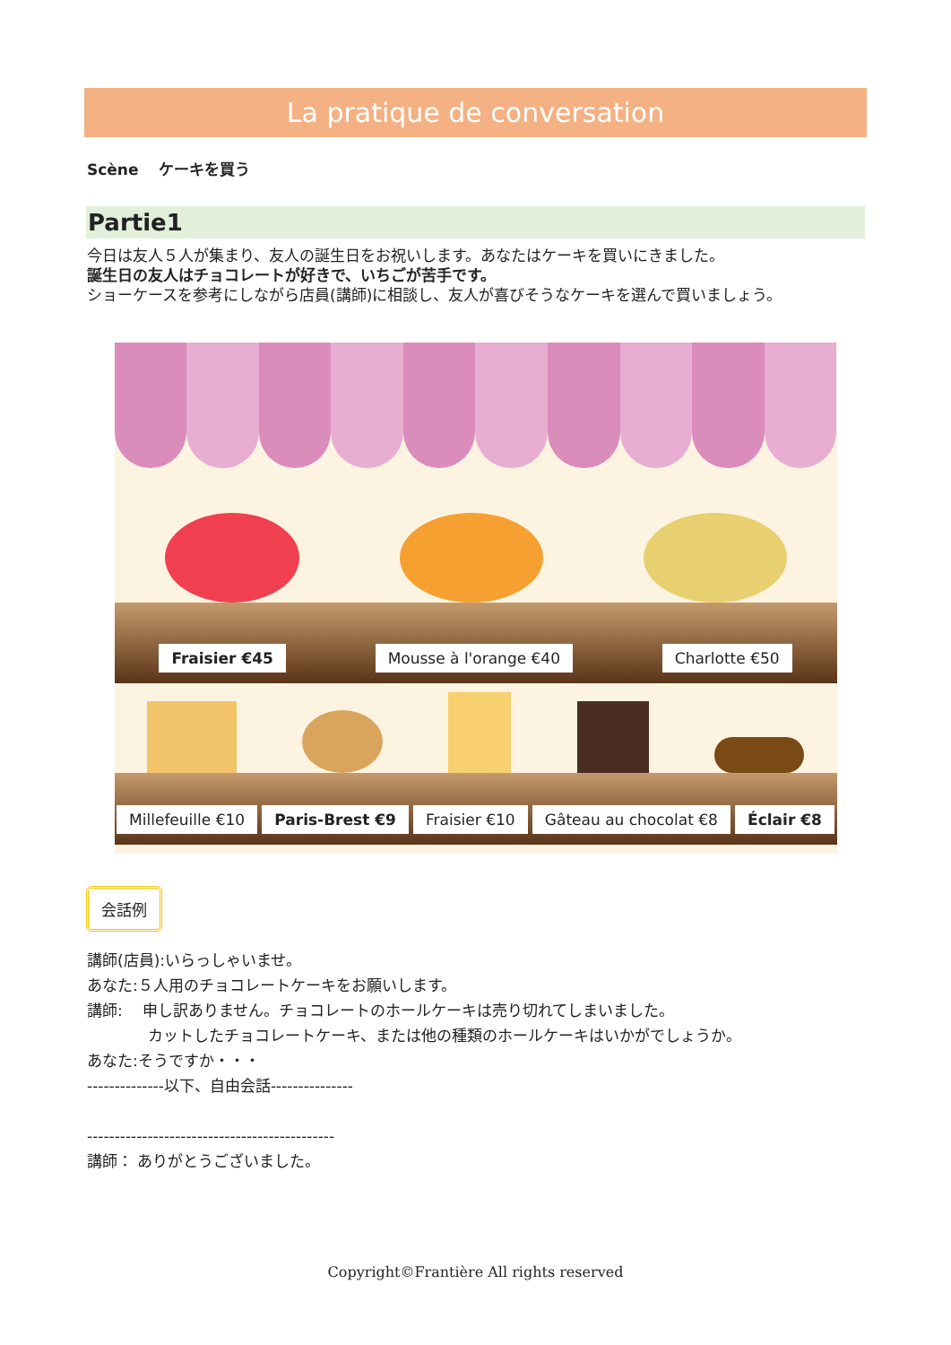La pratique de conversation
Scène　 ケーキを買う
Partie1
今日は友人５人が集まり、友人の誕生日をお祝いします。あなたはケーキを買いにきました。
誕生日の友人はチョコレートが好きで、いちごが苦手です。
ショーケースを参考にしながら店員(講師)に相談し、友人が喜びそうなケーキを選んで買いましょう。
Fraisier €45 Mousse à l'orange €40 Charlotte €50
Millefeuille €10 Paris-Brest €9 Fraisier €10 Gâteau au chocolat €8 Éclair €8
会話例
講師(店員):いらっしゃいませ。
あなた:５人用のチョコレートケーキをお願いします。
講師: 　申し訳ありません。チョコレートのホールケーキは売り切れてしまいました。
　　　　カットしたチョコレートケーキ、または他の種類のホールケーキはいかがでしょうか。
あなた:そうですか・・・
--------------以下、自由会話---------------
---------------------------------------------
講師： ありがとうございました。
Copyright©Frantière All rights reserved